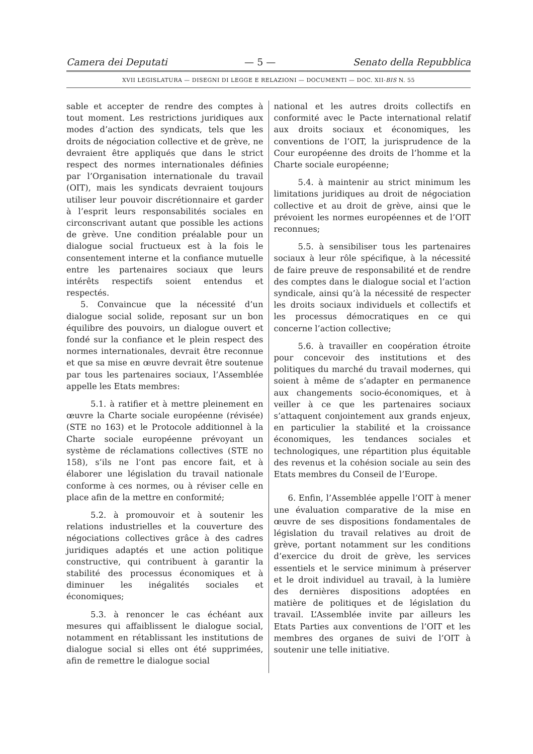Camera dei Deputati — 5 — Senato della Repubblica
XVII LEGISLATURA — DISEGNI DI LEGGE E RELAZIONI — DOCUMENTI — DOC. XII-BIS N. 55
sable et accepter de rendre des comptes à tout moment. Les restrictions juridiques aux modes d’action des syndicats, tels que les droits de négociation collective et de grève, ne devraient être appliqués que dans le strict respect des normes internationales définies par l’Organisation internationale du travail (OIT), mais les syndicats devraient toujours utiliser leur pouvoir discrétionnaire et garder à l’esprit leurs responsabilités sociales en circonscrivant autant que possible les actions de grève. Une condition préalable pour un dialogue social fructueux est à la fois le consentement interne et la confiance mutuelle entre les partenaires sociaux que leurs intérêts respectifs soient entendus et respectés.
5. Convaincue que la nécessité d’un dialogue social solide, reposant sur un bon équilibre des pouvoirs, un dialogue ouvert et fondé sur la confiance et le plein respect des normes internationales, devrait être reconnue et que sa mise en œuvre devrait être soutenue par tous les partenaires sociaux, l’Assemblée appelle les Etats membres:
5.1. à ratifier et à mettre pleinement en œuvre la Charte sociale européenne (révisée) (STE no 163) et le Protocole additionnel à la Charte sociale européenne prévoyant un système de réclamations collectives (STE no 158), s’ils ne l’ont pas encore fait, et à élaborer une législation du travail nationale conforme à ces normes, ou à réviser celle en place afin de la mettre en conformité;
5.2. à promouvoir et à soutenir les relations industrielles et la couverture des négociations collectives grâce à des cadres juridiques adaptés et une action politique constructive, qui contribuent à garantir la stabilité des processus économiques et à diminuer les inégalités sociales et économiques;
5.3. à renoncer le cas échéant aux mesures qui affaiblissent le dialogue social, notamment en rétablissant les institutions de dialogue social si elles ont été supprimées, afin de remettre le dialogue social
national et les autres droits collectifs en conformité avec le Pacte international relatif aux droits sociaux et économiques, les conventions de l’OIT, la jurisprudence de la Cour européenne des droits de l’homme et la Charte sociale européenne;
5.4. à maintenir au strict minimum les limitations juridiques au droit de négociation collective et au droit de grève, ainsi que le prévoient les normes européennes et de l’OIT reconnues;
5.5. à sensibiliser tous les partenaires sociaux à leur rôle spécifique, à la nécessité de faire preuve de responsabilité et de rendre des comptes dans le dialogue social et l’action syndicale, ainsi qu’à la nécessité de respecter les droits sociaux individuels et collectifs et les processus démocratiques en ce qui concerne l’action collective;
5.6. à travailler en coopération étroite pour concevoir des institutions et des politiques du marché du travail modernes, qui soient à même de s’adapter en permanence aux changements socio-économiques, et à veiller à ce que les partenaires sociaux s’attaquent conjointement aux grands enjeux, en particulier la stabilité et la croissance économiques, les tendances sociales et technologiques, une répartition plus équitable des revenus et la cohésion sociale au sein des Etats membres du Conseil de l’Europe.
6. Enfin, l’Assemblée appelle l’OIT à mener une évaluation comparative de la mise en œuvre de ses dispositions fondamentales de législation du travail relatives au droit de grève, portant notamment sur les conditions d’exercice du droit de grève, les services essentiels et le service minimum à préserver et le droit individuel au travail, à la lumière des dernières dispositions adoptées en matière de politiques et de législation du travail. L’Assemblée invite par ailleurs les Etats Parties aux conventions de l’OIT et les membres des organes de suivi de l’OIT à soutenir une telle initiative.